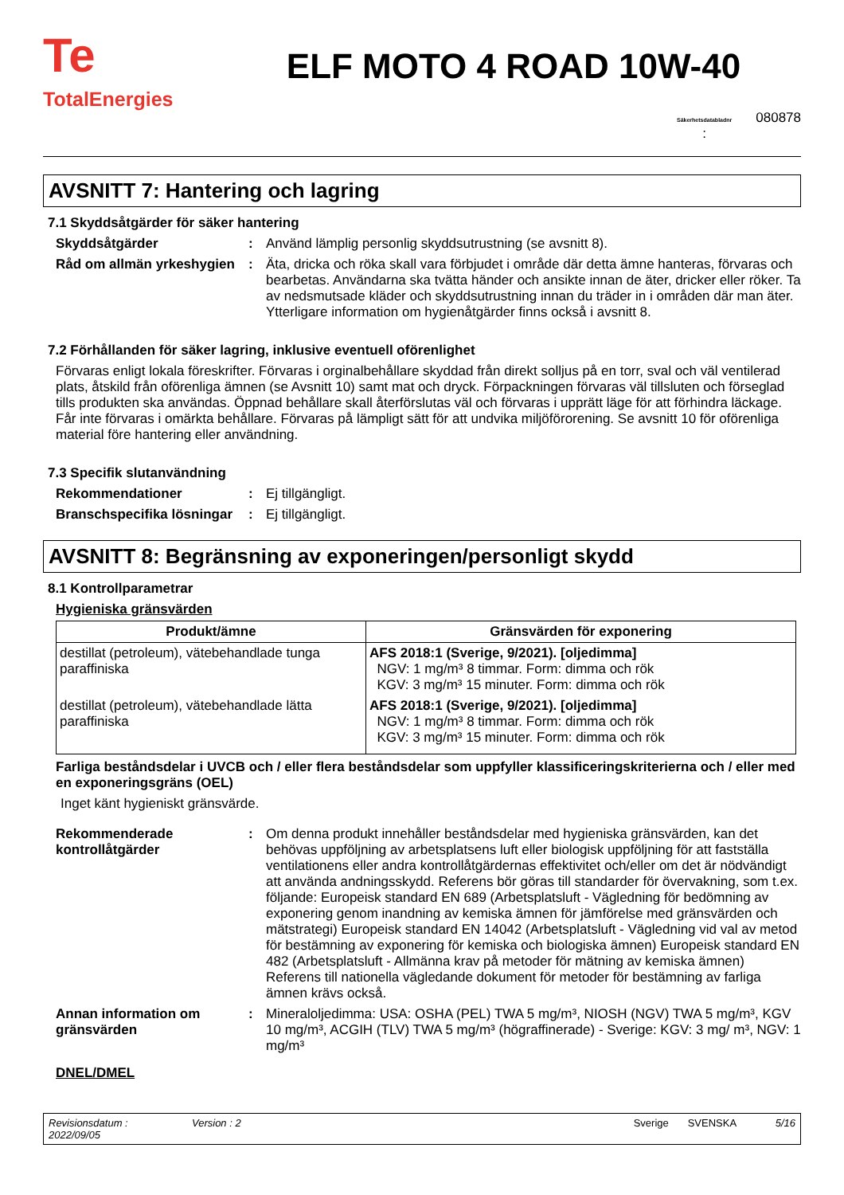Te
TotalEnergies
ELF MOTO 4 ROAD 10W-40
Säkerhetsdatabladnr
: 080878
AVSNITT 7: Hantering och lagring
7.1 Skyddsåtgärder för säker hantering
Skyddsåtgärder : Använd lämplig personlig skyddsutrustning (se avsnitt 8).
Råd om allmän yrkeshygien
: Äta, dricka och röka skall vara förbjudet i område där detta ämne hanteras, förvaras och bearbetas. Användarna ska tvätta händer och ansikte innan de äter, dricker eller röker. Ta av nedsmutsade kläder och skyddsutrustning innan du träder in i områden där man äter. Ytterligare information om hygienåtgärder finns också i avsnitt 8.
7.2 Förhållanden för säker lagring, inklusive eventuell oförenlighet
Förvaras enligt lokala föreskrifter. Förvaras i orginalbehållare skyddad från direkt solljus på en torr, sval och väl ventilerad plats, åtskild från oförenliga ämnen (se Avsnitt 10) samt mat och dryck. Förpackningen förvaras väl tillsluten och förseglad tills produkten ska användas. Öppnad behållare skall återförslutas väl och förvaras i upprätt läge för att förhindra läckage. Får inte förvaras i omärkta behållare. Förvaras på lämpligt sätt för att undvika miljöförorening. Se avsnitt 10 för oförenliga material före hantering eller användning.
7.3 Specifik slutanvändning
Rekommendationer : Ej tillgängligt.
Branschspecifika lösningar
: Ej tillgängligt.
AVSNITT 8: Begränsning av exponeringen/personligt skydd
8.1 Kontrollparametrar
Hygieniska gränsvärden
| Produkt/ämne | Gränsvärden för exponering |
| --- | --- |
| destillat (petroleum), vätebehandlade tunga paraffiniska | AFS 2018:1 (Sverige, 9/2021). [oljedimma] NGV: 1 mg/m³ 8 timmar. Form: dimma och rök KGV: 3 mg/m³ 15 minuter. Form: dimma och rök |
| destillat (petroleum), vätebehandlade lätta paraffiniska | AFS 2018:1 (Sverige, 9/2021). [oljedimma] NGV: 1 mg/m³ 8 timmar. Form: dimma och rök KGV: 3 mg/m³ 15 minuter. Form: dimma och rök |
Farliga beståndsdelar i UVCB och / eller flera beståndsdelar som uppfyller klassificeringskriterierna och / eller med en exponeringsgräns (OEL)
Inget känt hygieniskt gränsvärde.
Rekommenderade kontrollåtgärder
: Om denna produkt innehåller beståndsdelar med hygieniska gränsvärden, kan det behövas uppföljning av arbetsplatsens luft eller biologisk uppföljning för att fastställa ventilationens eller andra kontrollåtgärdernas effektivitet och/eller om det är nödvändigt att använda andningsskydd. Referens bör göras till standarder för övervakning, som t.ex. följande: Europeisk standard EN 689 (Arbetsplatsluft - Vägledning för bedömning av exponering genom inandning av kemiska ämnen för jämförelse med gränsvärden och mätstrategi) Europeisk standard EN 14042 (Arbetsplatsluft - Vägledning vid val av metod för bestämning av exponering för kemiska och biologiska ämnen) Europeisk standard EN 482 (Arbetsplatsluft - Allmänna krav på metoder för mätning av kemiska ämnen) Referens till nationella vägledande dokument för metoder för bestämning av farliga ämnen krävs också.
Annan information om gränsvärden
: Mineraloljedimma: USA: OSHA (PEL) TWA 5 mg/m³, NIOSH (NGV) TWA 5 mg/m³, KGV 10 mg/m³, ACGIH (TLV) TWA 5 mg/m³ (högraffinerade) - Sverige: KGV: 3 mg/ m³, NGV: 1 mg/m³
DNEL/DMEL
Revisionsdatum :
2022/09/05 Version : 2 Sverige SVENSKA 5/16